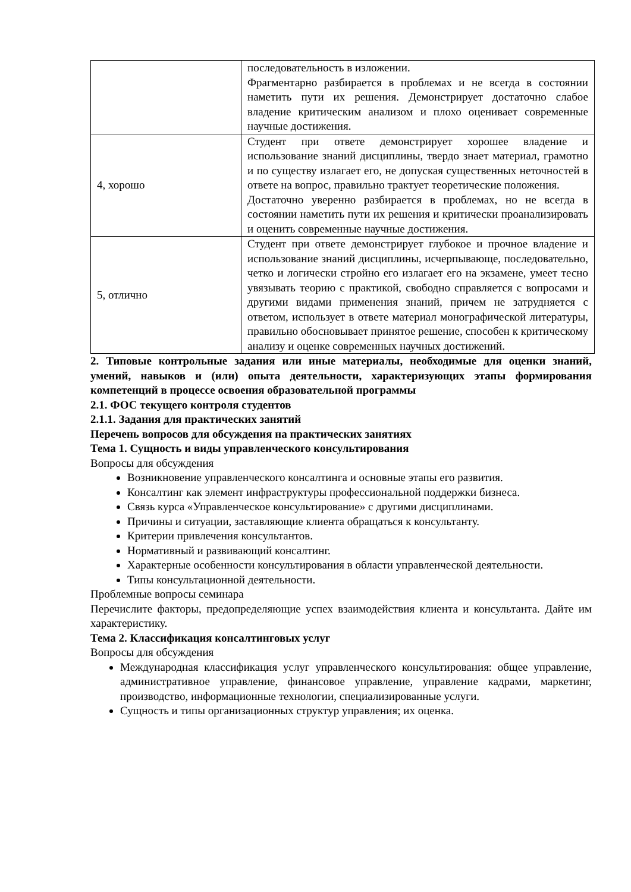| | последовательность в изложении. Фрагментарно разбирается в проблемах и не всегда в состоянии наметить пути их решения. Демонстрирует достаточно слабое владение критическим анализом и плохо оценивает современные научные достижения. |
| 4, хорошо | Студент при ответе демонстрирует хорошее владение и использование знаний дисциплины, твердо знает материал, грамотно и по существу излагает его, не допуская существенных неточностей в ответе на вопрос, правильно трактует теоретические положения. Достаточно уверенно разбирается в проблемах, но не всегда в состоянии наметить пути их решения и критически проанализировать и оценить современные научные достижения. |
| 5, отлично | Студент при ответе демонстрирует глубокое и прочное владение и использование знаний дисциплины, исчерпывающе, последовательно, четко и логически стройно его излагает его на экзамене, умеет тесно увязывать теорию с практикой, свободно справляется с вопросами и другими видами применения знаний, причем не затрудняется с ответом, использует в ответе материал монографической литературы, правильно обосновывает принятое решение, способен к критическому анализу и оценке современных научных достижений. |
2. Типовые контрольные задания или иные материалы, необходимые для оценки знаний, умений, навыков и (или) опыта деятельности, характеризующих этапы формирования компетенций в процессе освоения образовательной программы
2.1. ФОС текущего контроля студентов
2.1.1. Задания для практических занятий
Перечень вопросов для обсуждения на практических занятиях
Тема 1. Сущность и виды управленческого консультирования
Вопросы для обсуждения
Возникновение управленческого консалтинга и основные этапы его развития.
Консалтинг как элемент инфраструктуры профессиональной поддержки бизнеса.
Связь курса «Управленческое консультирование» с другими дисциплинами.
Причины и ситуации, заставляющие клиента обращаться к консультанту.
Критерии привлечения консультантов.
Нормативный и развивающий консалтинг.
Характерные особенности консультирования в области управленческой деятельности.
Типы консультационной деятельности.
Проблемные вопросы семинара
Перечислите факторы, предопределяющие успех взаимодействия клиента и консультанта. Дайте им характеристику.
Тема 2. Классификация консалтинговых услуг
Вопросы для обсуждения
Международная классификация услуг управленческого консультирования: общее управление, административное управление, финансовое управление, управление кадрами, маркетинг, производство, информационные технологии, специализированные услуги.
Сущность и типы организационных структур управления; их оценка.